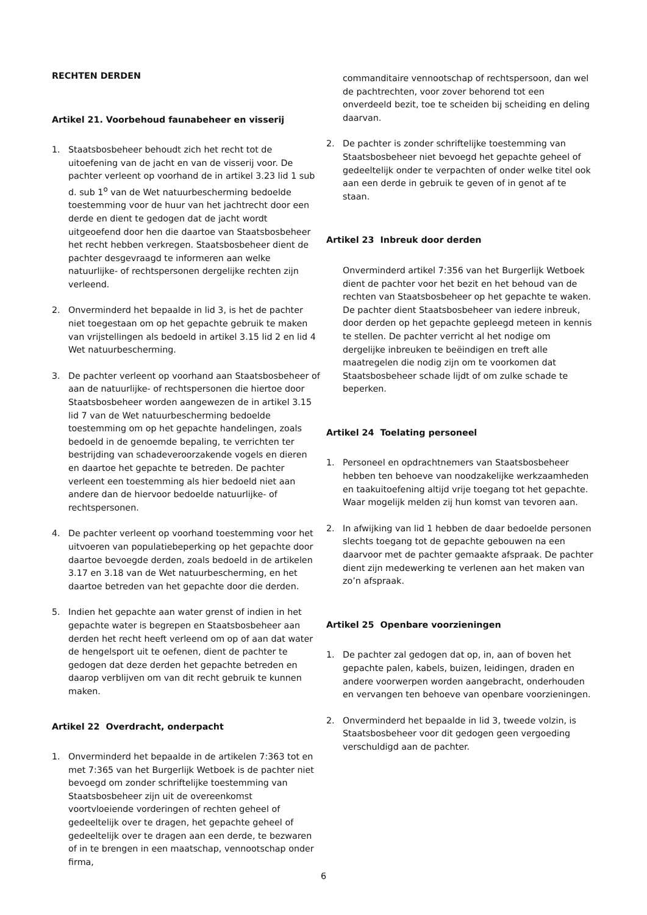RECHTEN DERDEN
Artikel 21. Voorbehoud faunabeheer en visserij
1. Staatsbosbeheer behoudt zich het recht tot de uitoefening van de jacht en van de visserij voor. De pachter verleent op voorhand de in artikel 3.23 lid 1 sub d. sub 1<sup>o</sup> van de Wet natuurbescherming bedoelde toestemming voor de huur van het jachtrecht door een derde en dient te gedogen dat de jacht wordt uitgeoefend door hen die daartoe van Staatsbosbeheer het recht hebben verkregen. Staatsbosbeheer dient de pachter desgevraagd te informeren aan welke natuurlijke- of rechtspersonen dergelijke rechten zijn verleend.
2. Onverminderd het bepaalde in lid 3, is het de pachter niet toegestaan om op het gepachte gebruik te maken van vrijstellingen als bedoeld in artikel 3.15 lid 2 en lid 4 Wet natuurbescherming.
3. De pachter verleent op voorhand aan Staatsbosbeheer of aan de natuurlijke- of rechtspersonen die hiertoe door Staatsbosbeheer worden aangewezen de in artikel 3.15 lid 7 van de Wet natuurbescherming bedoelde toestemming om op het gepachte handelingen, zoals bedoeld in de genoemde bepaling, te verrichten ter bestrijding van schadeveroorzakende vogels en dieren en daartoe het gepachte te betreden. De pachter verleent een toestemming als hier bedoeld niet aan andere dan de hiervoor bedoelde natuurlijke- of rechtspersonen.
4. De pachter verleent op voorhand toestemming voor het uitvoeren van populatiebeperking op het gepachte door daartoe bevoegde derden, zoals bedoeld in de artikelen 3.17 en 3.18 van de Wet natuurbescherming, en het daartoe betreden van het gepachte door die derden.
5. Indien het gepachte aan water grenst of indien in het gepachte water is begrepen en Staatsbosbeheer aan derden het recht heeft verleend om op of aan dat water de hengelsport uit te oefenen, dient de pachter te gedogen dat deze derden het gepachte betreden en daarop verblijven om van dit recht gebruik te kunnen maken.
Artikel 22 Overdracht, onderpacht
1. Onverminderd het bepaalde in de artikelen 7:363 tot en met 7:365 van het Burgerlijk Wetboek is de pachter niet bevoegd om zonder schriftelijke toestemming van Staatsbosbeheer zijn uit de overeenkomst voortvloeiende vorderingen of rechten geheel of gedeeltelijk over te dragen, het gepachte geheel of gedeeltelijk over te dragen aan een derde, te bezwaren of in te brengen in een maatschap, vennootschap onder firma,
commanditaire vennootschap of rechtspersoon, dan wel de pachtrechten, voor zover behorend tot een onverdeeld bezit, toe te scheiden bij scheiding en deling daarvan.
2. De pachter is zonder schriftelijke toestemming van Staatsbosbeheer niet bevoegd het gepachte geheel of gedeeltelijk onder te verpachten of onder welke titel ook aan een derde in gebruik te geven of in genot af te staan.
Artikel 23 Inbreuk door derden
Onverminderd artikel 7:356 van het Burgerlijk Wetboek dient de pachter voor het bezit en het behoud van de rechten van Staatsbosbeheer op het gepachte te waken. De pachter dient Staatsbosbeheer van iedere inbreuk, door derden op het gepachte gepleegd meteen in kennis te stellen. De pachter verricht al het nodige om dergelijke inbreuken te beëindigen en treft alle maatregelen die nodig zijn om te voorkomen dat Staatsbosbeheer schade lijdt of om zulke schade te beperken.
Artikel 24 Toelating personeel
1. Personeel en opdrachtnemers van Staatsbosbeheer hebben ten behoeve van noodzakelijke werkzaamheden en taakuitoefening altijd vrije toegang tot het gepachte. Waar mogelijk melden zij hun komst van tevoren aan.
2. In afwijking van lid 1 hebben de daar bedoelde personen slechts toegang tot de gepachte gebouwen na een daarvoor met de pachter gemaakte afspraak. De pachter dient zijn medewerking te verlenen aan het maken van zo’n afspraak.
Artikel 25 Openbare voorzieningen
1. De pachter zal gedogen dat op, in, aan of boven het gepachte palen, kabels, buizen, leidingen, draden en andere voorwerpen worden aangebracht, onderhouden en vervangen ten behoeve van openbare voorzieningen.
2. Onverminderd het bepaalde in lid 3, tweede volzin, is Staatsbosbeheer voor dit gedogen geen vergoeding verschuldigd aan de pachter.
6